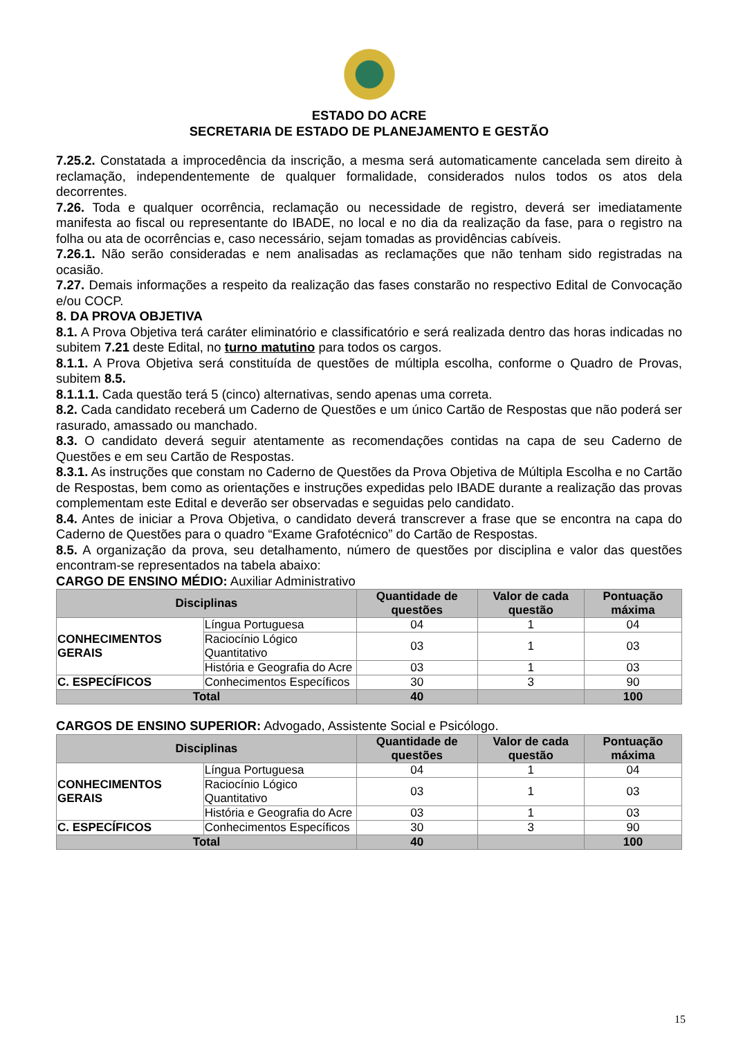ESTADO DO ACRE
SECRETARIA DE ESTADO DE PLANEJAMENTO E GESTÃO
7.25.2. Constatada a improcedência da inscrição, a mesma será automaticamente cancelada sem direito à reclamação, independentemente de qualquer formalidade, considerados nulos todos os atos dela decorrentes.
7.26. Toda e qualquer ocorrência, reclamação ou necessidade de registro, deverá ser imediatamente manifesta ao fiscal ou representante do IBADE, no local e no dia da realização da fase, para o registro na folha ou ata de ocorrências e, caso necessário, sejam tomadas as providências cabíveis.
7.26.1. Não serão consideradas e nem analisadas as reclamações que não tenham sido registradas na ocasião.
7.27. Demais informações a respeito da realização das fases constarão no respectivo Edital de Convocação e/ou COCP.
8. DA PROVA OBJETIVA
8.1. A Prova Objetiva terá caráter eliminatório e classificatório e será realizada dentro das horas indicadas no subitem 7.21 deste Edital, no turno matutino para todos os cargos.
8.1.1. A Prova Objetiva será constituída de questões de múltipla escolha, conforme o Quadro de Provas, subitem 8.5.
8.1.1.1. Cada questão terá 5 (cinco) alternativas, sendo apenas uma correta.
8.2. Cada candidato receberá um Caderno de Questões e um único Cartão de Respostas que não poderá ser rasurado, amassado ou manchado.
8.3. O candidato deverá seguir atentamente as recomendações contidas na capa de seu Caderno de Questões e em seu Cartão de Respostas.
8.3.1. As instruções que constam no Caderno de Questões da Prova Objetiva de Múltipla Escolha e no Cartão de Respostas, bem como as orientações e instruções expedidas pelo IBADE durante a realização das provas complementam este Edital e deverão ser observadas e seguidas pelo candidato.
8.4. Antes de iniciar a Prova Objetiva, o candidato deverá transcrever a frase que se encontra na capa do Caderno de Questões para o quadro “Exame Grafotécnico” do Cartão de Respostas.
8.5. A organização da prova, seu detalhamento, número de questões por disciplina e valor das questões encontram-se representados na tabela abaixo:
CARGO DE ENSINO MÉDIO: Auxiliar Administrativo
| Disciplinas | | Quantidade de questões | Valor de cada questão | Pontuação máxima |
| --- | --- | --- | --- | --- |
| CONHECIMENTOS GERAIS | Língua Portuguesa | 04 | 1 | 04 |
| | Raciocínio Lógico Quantitativo | 03 | 1 | 03 |
| | História e Geografia do Acre | 03 | 1 | 03 |
| C. ESPECÍFICOS | Conhecimentos Específicos | 30 | 3 | 90 |
| Total | | 40 | | 100 |
CARGOS DE ENSINO SUPERIOR: Advogado, Assistente Social e Psicólogo.
| Disciplinas | | Quantidade de questões | Valor de cada questão | Pontuação máxima |
| --- | --- | --- | --- | --- |
| CONHECIMENTOS GERAIS | Língua Portuguesa | 04 | 1 | 04 |
| | Raciocínio Lógico Quantitativo | 03 | 1 | 03 |
| | História e Geografia do Acre | 03 | 1 | 03 |
| C. ESPECÍFICOS | Conhecimentos Específicos | 30 | 3 | 90 |
| Total | | 40 | | 100 |
15